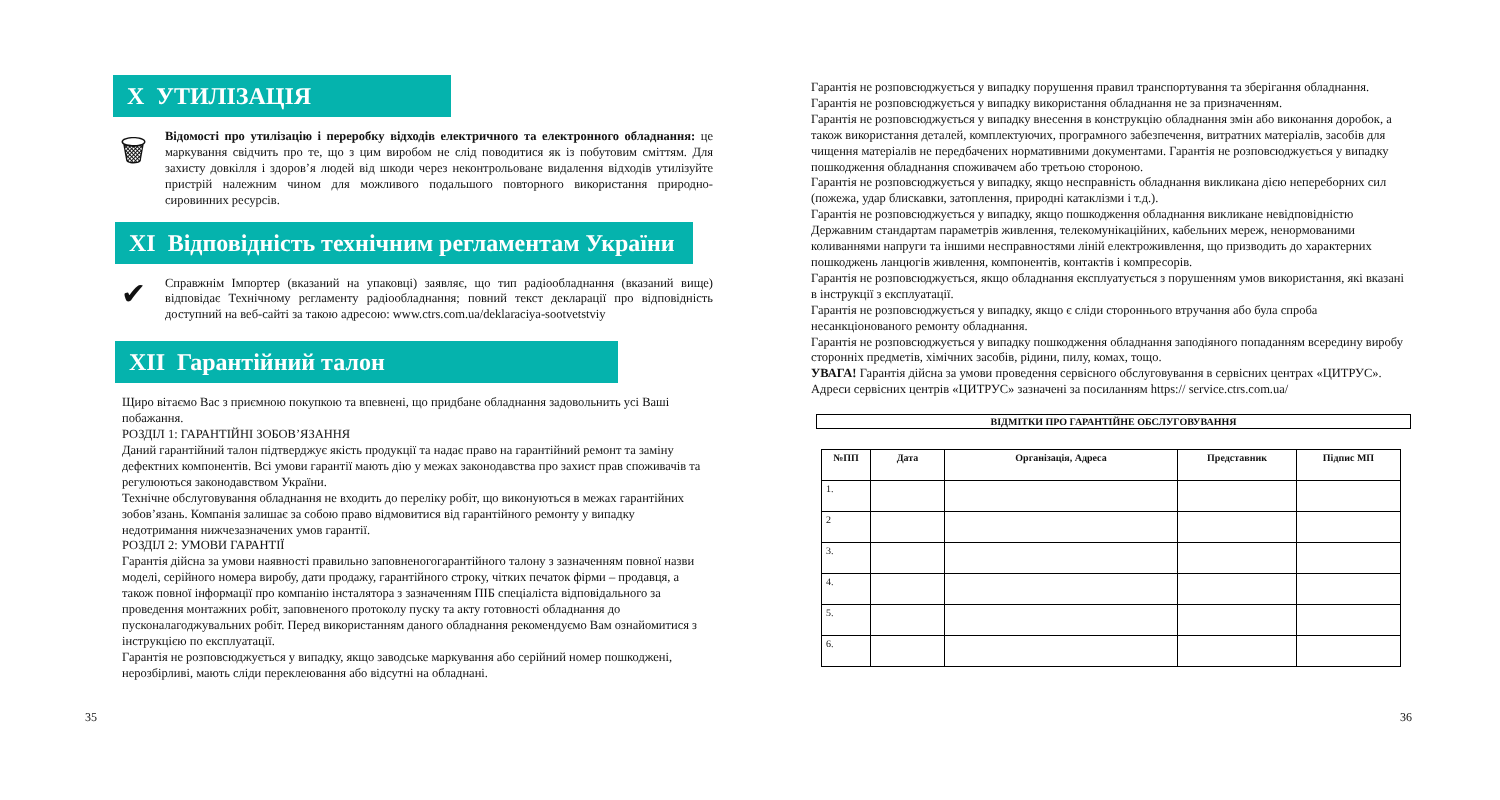X УТИЛІЗАЦІЯ
🗑
Відомості про утилізацію і переробку відходів електричного та електронного обладнання: це маркування свідчить про те, що з цим виробом не слід поводитися як із побутовим сміттям. Для захисту довкілля і здоров’я людей від шкоди через неконтрольоване видалення відходів утилізуйте пристрій належним чином для можливого подальшого повторного використання природно-сировинних ресурсів.
XI Відповідність технічним регламентам України
✔
Справжнім Імпортер (вказаний на упаковці) заявляє, що тип радіообладнання (вказаний вище) відповідає Технічному регламенту радіообладнання; повний текст декларації про відповідність доступний на веб-сайті за такою адресою: www.ctrs.com.ua/deklaraciya-sootvetstviy
XII Гарантійний талон
Щиро вітаємо Вас з приємною покупкою та впевнені, що придбане обладнання задовольнить усі Ваші побажання.
РОЗДІЛ 1: ГАРАНТІЙНІ ЗОБОВ’ЯЗАННЯ
Даний гарантійний талон підтверджує якість продукції та надає право на гарантійний ремонт та заміну дефектних компонентів. Всі умови гарантії мають дію у межах законодавства про захист прав споживачів та регулюються законодавством України.
Технічне обслуговування обладнання не входить до переліку робіт, що виконуються в межах гарантійних зобов’язань. Компанія залишає за собою право відмовитися від гарантійного ремонту у випадку недотримання нижчезазначених умов гарантії.
РОЗДІЛ 2: УМОВИ ГАРАНТІЇ
Гарантія дійсна за умови наявності правильно заповненогогарантійного талону з зазначенням повної назви моделі, серійного номера виробу, дати продажу, гарантійного строку, чітких печаток фірми – продавця, а також повної інформації про компанію інсталятора з зазначенням ПІБ спеціаліста відповідального за проведення монтажних робіт, заповненого протоколу пуску та акту готовності обладнання до пусконалагоджувальних робіт. Перед використанням даного обладнання рекомендуємо Вам ознайомитися з інструкцією по експлуатації.
Гарантія не розповсюджується у випадку, якщо заводське маркування або серійний номер пошкоджені, нерозбірливі, мають сліди переклеювання або відсутні на обладнані.
Гарантія не розповсюджується у випадку порушення правил транспортування та зберігання обладнання.
Гарантія не розповсюджується у випадку використання обладнання не за призначенням.
Гарантія не розповсюджується у випадку внесення в конструкцію обладнання змін або виконання доробок, а також використання деталей, комплектуючих, програмного забезпечення, витратних матеріалів, засобів для чищення матеріалів не передбачених нормативними документами. Гарантія не розповсюджується у випадку пошкодження обладнання споживачем або третьою стороною.
Гарантія не розповсюджується у випадку, якщо несправність обладнання викликана дією непереборних сил (пожежа, удар блискавки, затоплення, природні катаклізми і т.д.).
Гарантія не розповсюджується у випадку, якщо пошкодження обладнання викликане невідповідністю Державним стандартам параметрів живлення, телекомунікаційних, кабельних мереж, ненормованими коливаннями напруги та іншими несправностями ліній електроживлення, що призводить до характерних пошкоджень ланцюгів живлення, компонентів, контактів і компресорів.
Гарантія не розповсюджується, якщо обладнання експлуатується з порушенням умов використання, які вказані в інструкції з експлуатації.
Гарантія не розповсюджується у випадку, якщо є сліди стороннього втручання або була спроба несанкціонованого ремонту обладнання.
Гарантія не розповсюджується у випадку пошкодження обладнання заподіяного попаданням всередину виробу сторонніх предметів, хімічних засобів, рідини, пилу, комах, тощо.
УВАГА! Гарантія дійсна за умови проведення сервісного обслуговування в сервісних центрах «ЦИТРУС». Адреси сервісних центрів «ЦИТРУС» зазначені за посиланням https:// service.ctrs.com.ua/
ВІДМІТКИ ПРО ГАРАНТІЙНЕ ОБСЛУГОВУВАННЯ
| №ПП | Дата | Організація, Адреса | Представник | Підпис МП |
| --- | --- | --- | --- | --- |
| 1. | | | | |
| 2 | | | | |
| 3. | | | | |
| 4. | | | | |
| 5. | | | | |
| 6. | | | | |
35 36